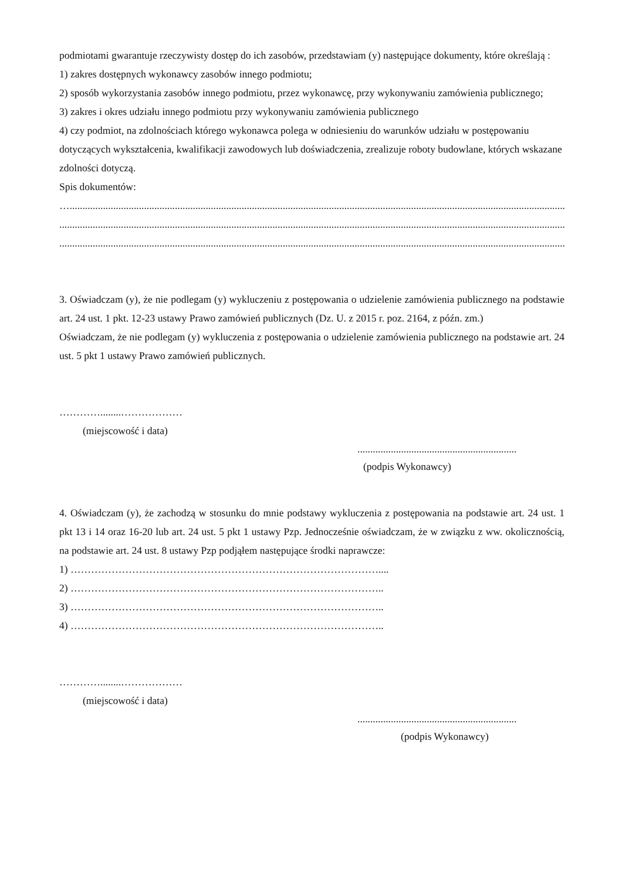podmiotami gwarantuje rzeczywisty dostęp do ich zasobów, przedstawiam (y) następujące dokumenty, które określają :
1) zakres dostępnych wykonawcy zasobów innego podmiotu;
2) sposób wykorzystania zasobów innego podmiotu, przez wykonawcę, przy wykonywaniu zamówienia publicznego;
3) zakres i okres udziału innego podmiotu przy wykonywaniu zamówienia publicznego
4) czy podmiot, na zdolnościach którego wykonawca polega w odniesieniu do warunków udziału w postępowaniu dotyczących wykształcenia, kwalifikacji zawodowych lub doświadczenia, zrealizuje roboty budowlane, których wskazane zdolności dotyczą.
Spis dokumentów:
…...................................................................................................................................................................................................
.....................................................................................................................................................................................................
.....................................................................................................................................................................................................
3. Oświadczam (y), że nie podlegam (y) wykluczeniu z postępowania o udzielenie zamówienia publicznego na podstawie art. 24 ust. 1 pkt. 12-23 ustawy Prawo zamówień publicznych (Dz. U. z 2015 r. poz. 2164, z późn. zm.)
Oświadczam, że nie podlegam (y) wykluczenia z postępowania o udzielenie zamówienia publicznego na podstawie art. 24 ust. 5 pkt 1 ustawy Prawo zamówień publicznych.
…………........………………
(miejscowość i data)
..............................................................
(podpis Wykonawcy)
4. Oświadczam (y), że zachodzą w stosunku do mnie podstawy wykluczenia z postępowania na podstawie art. 24 ust. 1 pkt 13 i 14 oraz 16-20 lub art. 24 ust. 5 pkt 1 ustawy Pzp. Jednocześnie oświadczam, że w związku z ww. okolicznością, na podstawie art. 24 ust. 8 ustawy Pzp podjąłem następujące środki naprawcze:
1) ………………………………………………………………………………....
2) ………………………………………………………………………………..
3) ………………………………………………………………………………..
4) ………………………………………………………………………………..
…………........………………
(miejscowość i data)
..............................................................
(podpis Wykonawcy)